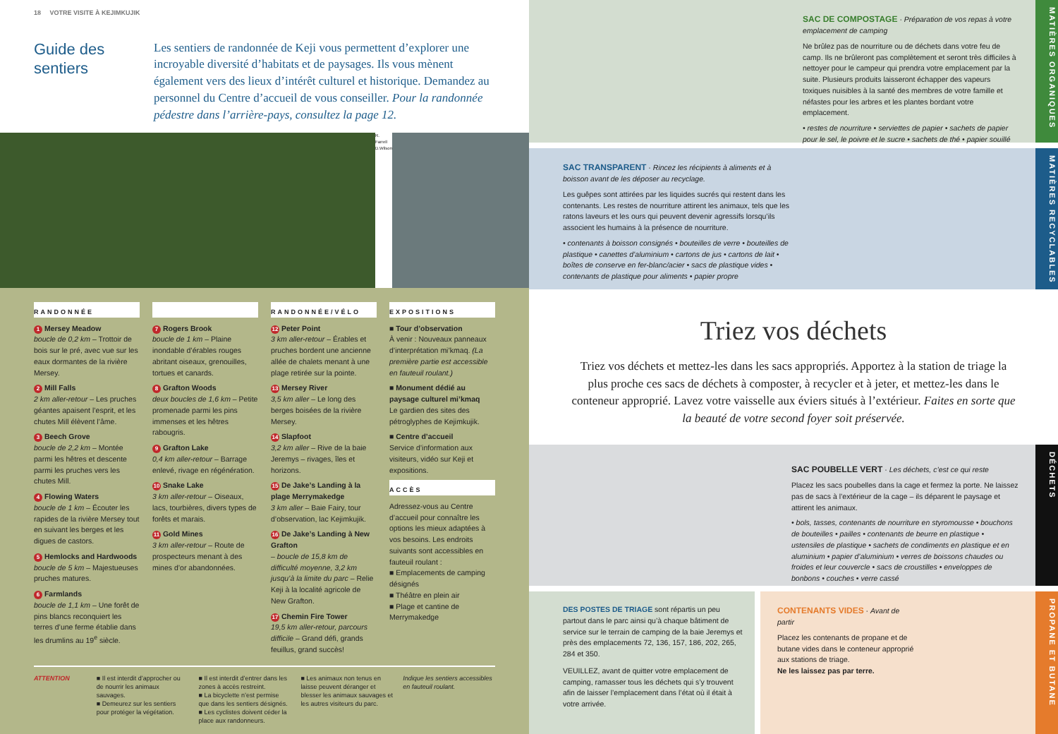18 VOTRE VISITE À KEJIMKUJIK
Guide des sentiers
Les sentiers de randonnée de Keji vous permettent d’explorer une incroyable diversité d’habitats et de paysages. Ils vous mènent également vers des lieux d’intérêt culturel et historique. Demandez au personnel du Centre d’accueil de vous conseiller. Pour la randonnée pédestre dans l’arrière-pays, consultez la page 12.
R. Farrell D.Wilson
RANDONNÉE
1 Mersey Meadow
boucle de 0,2 km – Trottoir de bois sur le pré, avec vue sur les eaux dormantes de la rivière Mersey.
2 Mill Falls
2 km aller-retour – Les pruches géantes apaisent l’esprit, et les chutes Mill élèvent l’âme.
3 Beech Grove
boucle de 2,2 km – Montée parmi les hêtres et descente parmi les pruches vers les chutes Mill.
4 Flowing Waters
boucle de 1 km – Écouter les rapides de la rivière Mersey tout en suivant les berges et les digues de castors.
5 Hemlocks and Hardwoods
boucle de 5 km – Majestueuses pruches matures.
6 Farmlands
boucle de 1,1 km – Une forêt de pins blancs reconquiert les terres d’une ferme établie dans les drumlins au 19<sup>e</sup> siècle.
7 Rogers Brook
boucle de 1 km – Plaine inondable d’érables rouges abritant oiseaux, grenouilles, tortues et canards.
8 Grafton Woods
deux boucles de 1,6 km – Petite promenade parmi les pins immenses et les hêtres rabougris.
9 Grafton Lake
0,4 km aller-retour – Barrage enlevé, rivage en régénération.
10 Snake Lake
3 km aller-retour – Oiseaux, lacs, tourbières, divers types de forêts et marais.
11 Gold Mines
3 km aller-retour – Route de prospecteurs menant à des mines d’or abandonnées.
RANDONNÉE/VÉLO
12 Peter Point
3 km aller-retour – Érables et pruches bordent une ancienne allée de chalets menant à une plage retirée sur la pointe.
13 Mersey River
3,5 km aller – Le long des berges boisées de la rivière Mersey.
14 Slapfoot
3,2 km aller – Rive de la baie Jeremys – rivages, îles et horizons.
15 De Jake’s Landing à la plage Merrymakedge
3 km aller – Baie Fairy, tour d’observation, lac Kejimkujik.
16 De Jake’s Landing à New Grafton
– boucle de 15,8 km de difficulté moyenne, 3,2 km jusqu’à la limite du parc – Relie Keji à la localité agricole de New Grafton.
17 Chemin Fire Tower
19,5 km aller-retour, parcours difficile – Grand défi, grands feuillus, grand succès!
EXPOSITIONS
■ Tour d’observation
À venir : Nouveaux panneaux d’interprétation mi’kmaq. (La première partie est accessible en fauteuil roulant.)
■ Monument dédié au paysage culturel mi’kmaq
Le gardien des sites des pétroglyphes de Kejimkujik.
■ Centre d’accueil
Service d’information aux visiteurs, vidéo sur Keji et expositions.
ACCÈS
Adressez-vous au Centre d’accueil pour connaître les options les mieux adaptées à vos besoins. Les endroits suivants sont accessibles en fauteuil roulant :
■ Emplacements de camping désignés
■ Théâtre en plein air
■ Plage et cantine de Merrymakedge
ATTENTION ■ Il est interdit d’approcher ou de nourrir les animaux sauvages.
■ Demeurez sur les sentiers pour protéger la végétation.
■ Il est interdit d’entrer dans les zones à accès restreint.
■ La bicyclette n’est permise que dans les sentiers désignés.
■ Les cyclistes doivent céder la place aux randonneurs.
■ Les animaux non tenus en laisse peuvent déranger et blesser les animaux sauvages et les autres visiteurs du parc.
Indique les sentiers accessibles en fauteuil roulant.
MATIÈRES ORGANIQUES
SAC DE COMPOSTAGE
· Préparation de vos repas à votre emplacement de camping
Ne brûlez pas de nourriture ou de déchets dans votre feu de camp. Ils ne brûleront pas complètement et seront très difficiles à nettoyer pour le campeur qui prendra votre emplacement par la suite. Plusieurs produits laisseront échapper des vapeurs toxiques nuisibles à la santé des membres de votre famille et néfastes pour les arbres et les plantes bordant votre emplacement.
• restes de nourriture • serviettes de papier • sachets de papier pour le sel, le poivre et le sucre • sachets de thé • papier souillé
MATIÈRES RECYCLABLES
SAC TRANSPARENT
· Rincez les récipients à aliments et à boisson avant de les déposer au recyclage.
Les guêpes sont attirées par les liquides sucrés qui restent dans les contenants. Les restes de nourriture attirent les animaux, tels que les ratons laveurs et les ours qui peuvent devenir agressifs lorsqu’ils associent les humains à la présence de nourriture.
• contenants à boisson consignés • bouteilles de verre • bouteilles de plastique • canettes d’aluminium • cartons de jus • cartons de lait • boîtes de conserve en fer-blanc/acier • sacs de plastique vides • contenants de plastique pour aliments • papier propre
Triez vos déchets
Triez vos déchets et mettez-les dans les sacs appropriés. Apportez à la station de triage la plus proche ces sacs de déchets à composter, à recycler et à jeter, et mettez-les dans le conteneur approprié. Lavez votre vaisselle aux éviers situés à l’extérieur. Faites en sorte que la beauté de votre second foyer soit préservée.
DÉCHETS
SAC POUBELLE VERT
· Les déchets, c’est ce qui reste
Placez les sacs poubelles dans la cage et fermez la porte. Ne laissez pas de sacs à l’extérieur de la cage – ils déparent le paysage et attirent les animaux.
• bols, tasses, contenants de nourriture en styromousse • bouchons de bouteilles • pailles • contenants de beurre en plastique • ustensiles de plastique • sachets de condiments en plastique et en aluminium • papier d’aluminium • verres de boissons chaudes ou froides et leur couvercle • sacs de croustilles • enveloppes de bonbons • couches • verre cassé
DES POSTES DE TRIAGE sont répartis un peu partout dans le parc ainsi qu’à chaque bâtiment de service sur le terrain de camping de la baie Jeremys et près des emplacements 72, 136, 157, 186, 202, 265, 284 et 350.
VEUILLEZ, avant de quitter votre emplacement de camping, ramasser tous les déchets qui s’y trouvent afin de laisser l’emplacement dans l’état où il était à votre arrivée.
PROPANE ET BUTANE
CONTENANTS VIDES
· Avant de partir
Placez les contenants de propane et de butane vides dans le conteneur approprié aux stations de triage.
Ne les laissez pas par terre.